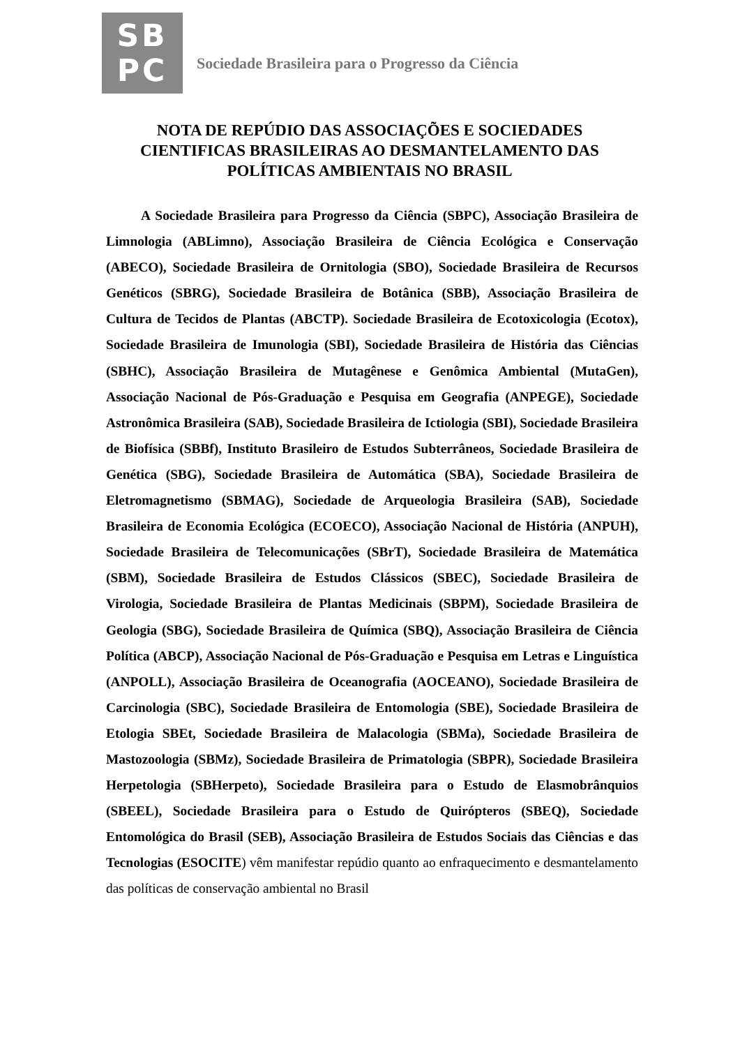SB
PC
Sociedade Brasileira para o Progresso da Ciência
NOTA DE REPÚDIO DAS ASSOCIAÇÕES E SOCIEDADES CIENTIFICAS BRASILEIRAS AO DESMANTELAMENTO DAS POLÍTICAS AMBIENTAIS NO BRASIL
A Sociedade Brasileira para Progresso da Ciência (SBPC), Associação Brasileira de Limnologia (ABLimno), Associação Brasileira de Ciência Ecológica e Conservação (ABECO), Sociedade Brasileira de Ornitologia (SBO), Sociedade Brasileira de Recursos Genéticos (SBRG), Sociedade Brasileira de Botânica (SBB), Associação Brasileira de Cultura de Tecidos de Plantas (ABCTP). Sociedade Brasileira de Ecotoxicologia (Ecotox), Sociedade Brasileira de Imunologia (SBI), Sociedade Brasileira de História das Ciências (SBHC), Associação Brasileira de Mutagênese e Genômica Ambiental (MutaGen), Associação Nacional de Pós-Graduação e Pesquisa em Geografia (ANPEGE), Sociedade Astronômica Brasileira (SAB), Sociedade Brasileira de Ictiologia (SBI), Sociedade Brasileira de Biofísica (SBBf), Instituto Brasileiro de Estudos Subterrâneos, Sociedade Brasileira de Genética (SBG), Sociedade Brasileira de Automática (SBA), Sociedade Brasileira de Eletromagnetismo (SBMAG), Sociedade de Arqueologia Brasileira (SAB), Sociedade Brasileira de Economia Ecológica (ECOECO), Associação Nacional de História (ANPUH), Sociedade Brasileira de Telecomunicações (SBrT), Sociedade Brasileira de Matemática (SBM), Sociedade Brasileira de Estudos Clássicos (SBEC), Sociedade Brasileira de Virologia, Sociedade Brasileira de Plantas Medicinais (SBPM), Sociedade Brasileira de Geologia (SBG), Sociedade Brasileira de Química (SBQ), Associação Brasileira de Ciência Política (ABCP), Associação Nacional de Pós-Graduação e Pesquisa em Letras e Linguística (ANPOLL), Associação Brasileira de Oceanografia (AOCEANO), Sociedade Brasileira de Carcinologia (SBC), Sociedade Brasileira de Entomologia (SBE), Sociedade Brasileira de Etologia SBEt, Sociedade Brasileira de Malacologia (SBMa), Sociedade Brasileira de Mastozoologia (SBMz), Sociedade Brasileira de Primatologia (SBPR), Sociedade Brasileira Herpetologia (SBHerpeto), Sociedade Brasileira para o Estudo de Elasmobrânquios (SBEEL), Sociedade Brasileira para o Estudo de Quirópteros (SBEQ), Sociedade Entomológica do Brasil (SEB), Associação Brasileira de Estudos Sociais das Ciências e das Tecnologias (ESOCITE) vêm manifestar repúdio quanto ao enfraquecimento e desmantelamento das políticas de conservação ambiental no Brasil